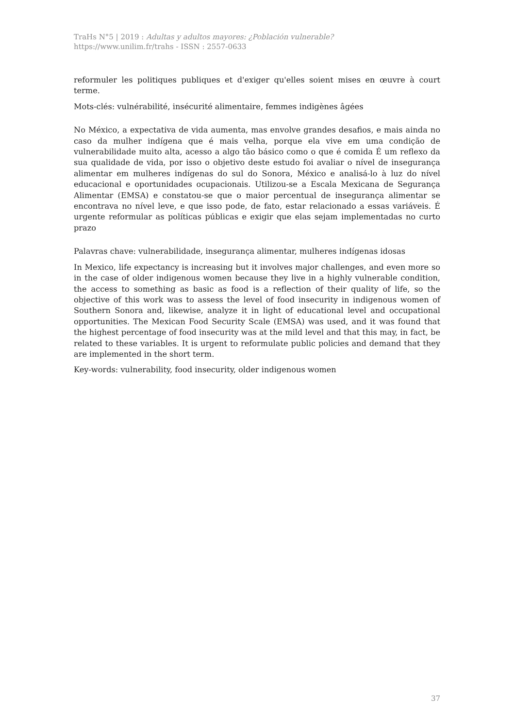TraHs N°5 | 2019 : Adultas y adultos mayores: ¿Población vulnerable?
https://www.unilim.fr/trahs - ISSN : 2557-0633
reformuler les politiques publiques et d'exiger qu'elles soient mises en œuvre à court terme.
Mots-clés: vulnérabilité, insécurité alimentaire, femmes indigènes âgées
No México, a expectativa de vida aumenta, mas envolve grandes desafios, e mais ainda no caso da mulher indígena que é mais velha, porque ela vive em uma condição de vulnerabilidade muito alta, acesso a algo tão básico como o que é comida É um reflexo da sua qualidade de vida, por isso o objetivo deste estudo foi avaliar o nível de insegurança alimentar em mulheres indígenas do sul do Sonora, México e analisá-lo à luz do nível educacional e oportunidades ocupacionais. Utilizou-se a Escala Mexicana de Segurança Alimentar (EMSA) e constatou-se que o maior percentual de insegurança alimentar se encontrava no nível leve, e que isso pode, de fato, estar relacionado a essas variáveis. É urgente reformular as políticas públicas e exigir que elas sejam implementadas no curto prazo
Palavras chave: vulnerabilidade, insegurança alimentar, mulheres indígenas idosas
In Mexico, life expectancy is increasing but it involves major challenges, and even more so in the case of older indigenous women because they live in a highly vulnerable condition, the access to something as basic as food is a reflection of their quality of life, so the objective of this work was to assess the level of food insecurity in indigenous women of Southern Sonora and, likewise, analyze it in light of educational level and occupational opportunities. The Mexican Food Security Scale (EMSA) was used, and it was found that the highest percentage of food insecurity was at the mild level and that this may, in fact, be related to these variables. It is urgent to reformulate public policies and demand that they are implemented in the short term.
Key-words: vulnerability, food insecurity, older indigenous women
37